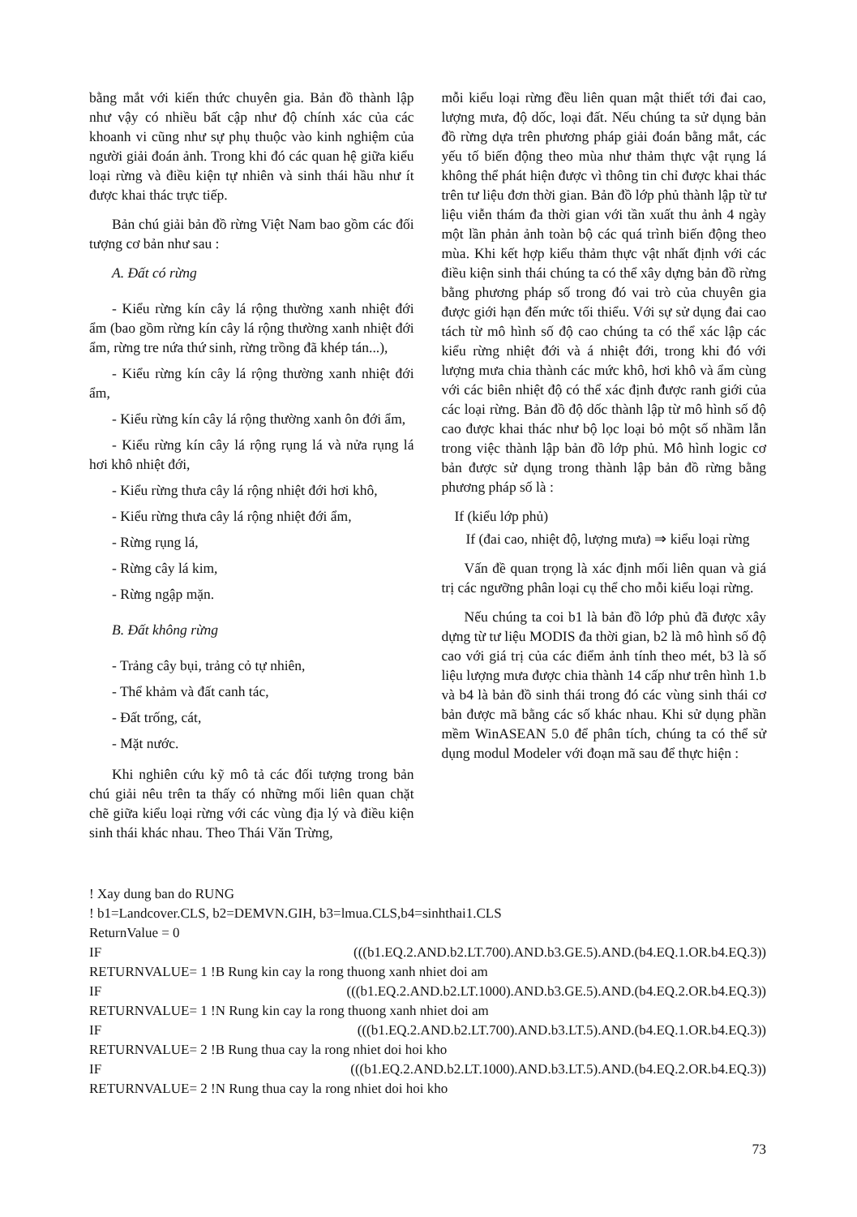bằng mắt với kiến thức chuyên gia. Bản đồ thành lập như vậy có nhiều bất cập như độ chính xác của các khoanh vi cũng như sự phụ thuộc vào kinh nghiệm của người giải đoán ảnh. Trong khi đó các quan hệ giữa kiểu loại rừng và điều kiện tự nhiên và sinh thái hầu như ít được khai thác trực tiếp.
Bản chú giải bản đồ rừng Việt Nam bao gồm các đối tượng cơ bản như sau :
A. Đất có rừng
- Kiểu rừng kín cây lá rộng thường xanh nhiệt đới ẩm (bao gồm rừng kín cây lá rộng thường xanh nhiệt đới ẩm, rừng tre nứa thứ sinh, rừng trồng đã khép tán...),
- Kiểu rừng kín cây lá rộng thường xanh nhiệt đới ẩm,
- Kiểu rừng kín cây lá rộng thường xanh ôn đới ẩm,
- Kiểu rừng kín cây lá rộng rụng lá và nửa rụng lá hơi khô nhiệt đới,
- Kiểu rừng thưa cây lá rộng nhiệt đới hơi khô,
- Kiểu rừng thưa cây lá rộng nhiệt đới ẩm,
- Rừng rụng lá,
- Rừng cây lá kim,
- Rừng ngập mặn.
B. Đất không rừng
- Trảng cây bụi, trảng cỏ tự nhiên,
- Thể khảm và đất canh tác,
- Đất trống, cát,
- Mặt nước.
Khi nghiên cứu kỹ mô tả các đối tượng trong bản chú giải nêu trên ta thấy có những mối liên quan chặt chẽ giữa kiểu loại rừng với các vùng địa lý và điều kiện sinh thái khác nhau. Theo Thái Văn Trừng,
mỗi kiểu loại rừng đều liên quan mật thiết tới đai cao, lượng mưa, độ dốc, loại đất. Nếu chúng ta sử dụng bản đồ rừng dựa trên phương pháp giải đoán bằng mắt, các yếu tố biến động theo mùa như thảm thực vật rụng lá không thể phát hiện được vì thông tin chỉ được khai thác trên tư liệu đơn thời gian. Bản đồ lớp phủ thành lập từ tư liệu viễn thám đa thời gian với tần xuất thu ảnh 4 ngày một lần phản ảnh toàn bộ các quá trình biến động theo mùa. Khi kết hợp kiểu thảm thực vật nhất định với các điều kiện sinh thái chúng ta có thể xây dựng bản đồ rừng bằng phương pháp số trong đó vai trò của chuyên gia được giới hạn đến mức tối thiểu. Với sự sử dụng đai cao tách từ mô hình số độ cao chúng ta có thể xác lập các kiểu rừng nhiệt đới và á nhiệt đới, trong khi đó với lượng mưa chia thành các mức khô, hơi khô và ẩm cùng với các biên nhiệt độ có thể xác định được ranh giới của các loại rừng. Bản đồ độ dốc thành lập từ mô hình số độ cao được khai thác như bộ lọc loại bỏ một số nhầm lẫn trong việc thành lập bản đồ lớp phủ. Mô hình logic cơ bản được sử dụng trong thành lập bản đồ rừng bằng phương pháp số là :
If (kiểu lớp phủ)
If (đai cao, nhiệt độ, lượng mưa) ⇒ kiểu loại rừng
Vấn đề quan trọng là xác định mối liên quan và giá trị các ngưỡng phân loại cụ thể cho mỗi kiểu loại rừng.
Nếu chúng ta coi b1 là bản đồ lớp phủ đã được xây dựng từ tư liệu MODIS đa thời gian, b2 là mô hình số độ cao với giá trị của các điểm ảnh tính theo mét, b3 là số liệu lượng mưa được chia thành 14 cấp như trên hình 1.b và b4 là bản đồ sinh thái trong đó các vùng sinh thái cơ bản được mã bằng các số khác nhau. Khi sử dụng phần mềm WinASEAN 5.0 để phân tích, chúng ta có thể sử dụng modul Modeler với đoạn mã sau để thực hiện :
! Xay dung ban do RUNG
! b1=Landcover.CLS, b2=DEMVN.GIH, b3=lmua.CLS,b4=sinhthai1.CLS
ReturnValue = 0
IF (((b1.EQ.2.AND.b2.LT.700).AND.b3.GE.5).AND.(b4.EQ.1.OR.b4.EQ.3))
RETURNVALUE= 1 !B Rung kin cay la rong thuong xanh nhiet doi am
IF (((b1.EQ.2.AND.b2.LT.1000).AND.b3.GE.5).AND.(b4.EQ.2.OR.b4.EQ.3))
RETURNVALUE= 1 !N Rung kin cay la rong thuong xanh nhiet doi am
IF (((b1.EQ.2.AND.b2.LT.700).AND.b3.LT.5).AND.(b4.EQ.1.OR.b4.EQ.3))
RETURNVALUE= 2 !B Rung thua cay la rong nhiet doi hoi kho
IF (((b1.EQ.2.AND.b2.LT.1000).AND.b3.LT.5).AND.(b4.EQ.2.OR.b4.EQ.3))
RETURNVALUE= 2 !N Rung thua cay la rong nhiet doi hoi kho
73